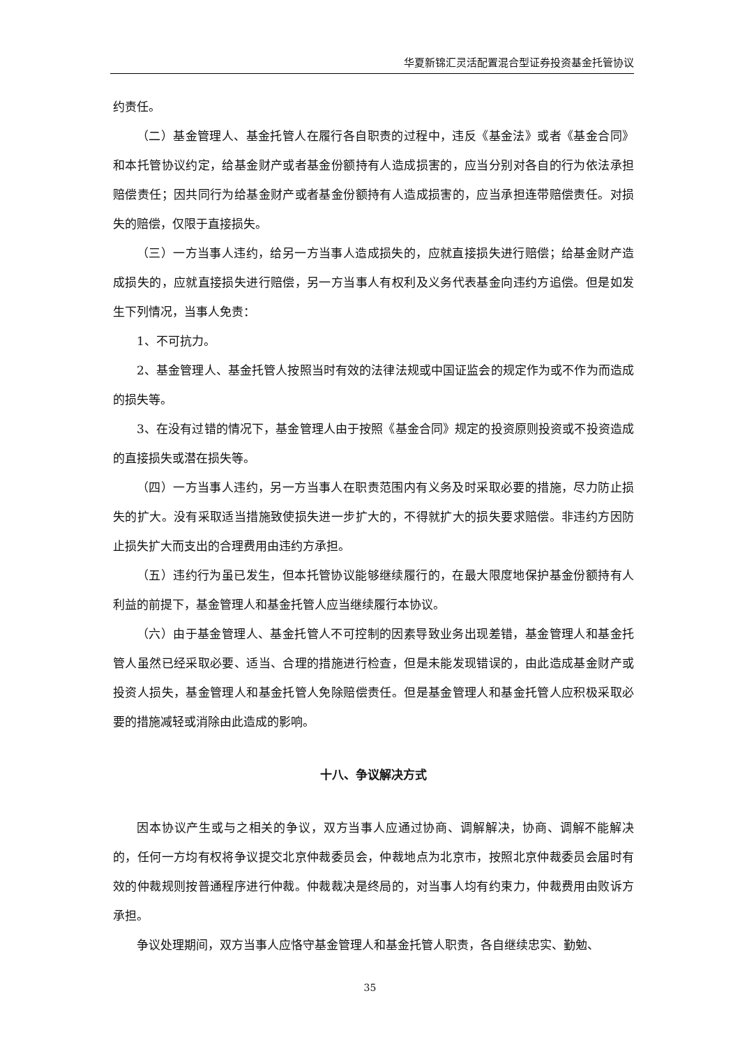华夏新锦汇灵活配置混合型证券投资基金托管协议
约责任。
（二）基金管理人、基金托管人在履行各自职责的过程中，违反《基金法》或者《基金合同》和本托管协议约定，给基金财产或者基金份额持有人造成损害的，应当分别对各自的行为依法承担赔偿责任；因共同行为给基金财产或者基金份额持有人造成损害的，应当承担连带赔偿责任。对损失的赔偿，仅限于直接损失。
（三）一方当事人违约，给另一方当事人造成损失的，应就直接损失进行赔偿；给基金财产造成损失的，应就直接损失进行赔偿，另一方当事人有权利及义务代表基金向违约方追偿。但是如发生下列情况，当事人免责：
1、不可抗力。
2、基金管理人、基金托管人按照当时有效的法律法规或中国证监会的规定作为或不作为而造成的损失等。
3、在没有过错的情况下，基金管理人由于按照《基金合同》规定的投资原则投资或不投资造成的直接损失或潜在损失等。
（四）一方当事人违约，另一方当事人在职责范围内有义务及时采取必要的措施，尽力防止损失的扩大。没有采取适当措施致使损失进一步扩大的，不得就扩大的损失要求赔偿。非违约方因防止损失扩大而支出的合理费用由违约方承担。
（五）违约行为虽已发生，但本托管协议能够继续履行的，在最大限度地保护基金份额持有人利益的前提下，基金管理人和基金托管人应当继续履行本协议。
（六）由于基金管理人、基金托管人不可控制的因素导致业务出现差错，基金管理人和基金托管人虽然已经采取必要、适当、合理的措施进行检查，但是未能发现错误的，由此造成基金财产或投资人损失，基金管理人和基金托管人免除赔偿责任。但是基金管理人和基金托管人应积极采取必要的措施减轻或消除由此造成的影响。
十八、争议解决方式
因本协议产生或与之相关的争议，双方当事人应通过协商、调解解决，协商、调解不能解决的，任何一方均有权将争议提交北京仲裁委员会，仲裁地点为北京市，按照北京仲裁委员会届时有效的仲裁规则按普通程序进行仲裁。仲裁裁决是终局的，对当事人均有约束力，仲裁费用由败诉方承担。
争议处理期间，双方当事人应恪守基金管理人和基金托管人职责，各自继续忠实、勤勉、
35